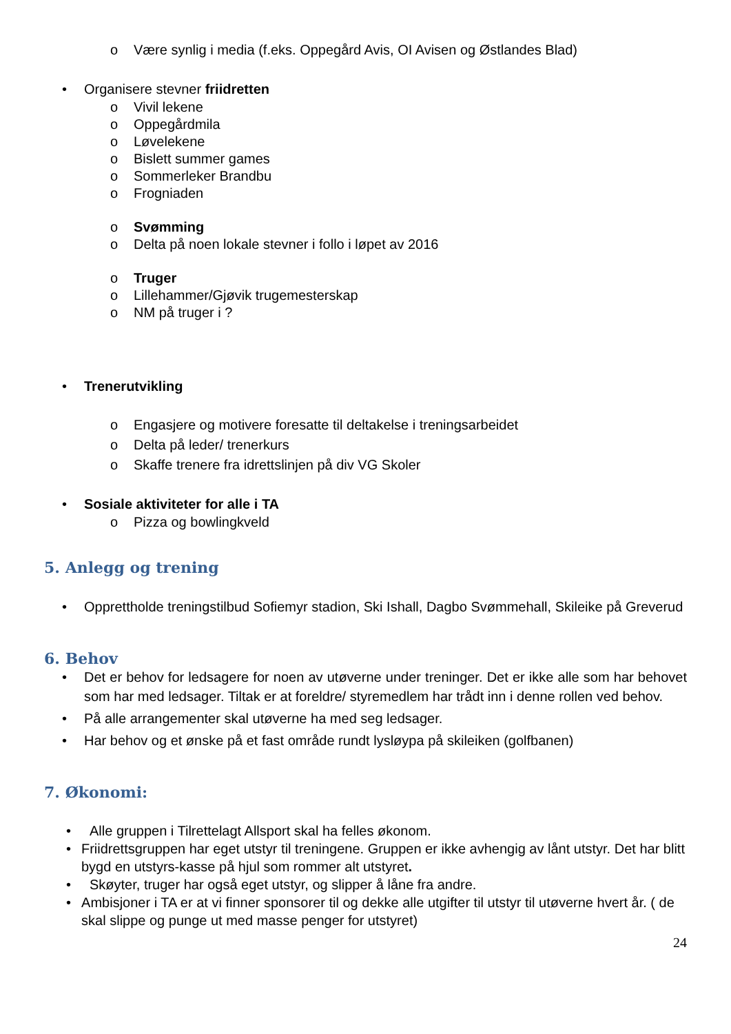o Være synlig i media (f.eks. Oppegård Avis, OI Avisen og Østlandes Blad)
• Organisere stevner friidretten
o Vivil lekene
o Oppegårdmila
o Løvelekene
o Bislett summer games
o Sommerleker Brandbu
o Frogniaden
o Svømming
o Delta på noen lokale stevner i follo i løpet av 2016
o Truger
o Lillehammer/Gjøvik trugemesterskap
o NM på truger i ?
• Trenerutvikling
o Engasjere og motivere foresatte til deltakelse i treningsarbeidet
o Delta på leder/ trenerkurs
o Skaffe trenere fra idrettslinjen på div VG Skoler
• Sosiale aktiviteter for alle i TA
o Pizza og bowlingkveld
5. Anlegg og trening
• Opprettholde treningstilbud Sofiemyr stadion, Ski Ishall, Dagbo Svømmehall, Skileike på Greverud
6. Behov
• Det er behov for ledsagere for noen av utøverne under treninger. Det er ikke alle som har behovet som har med ledsager. Tiltak er at foreldre/ styremedlem har trådt inn i denne rollen ved behov.
• På alle arrangementer skal utøverne ha med seg ledsager.
• Har behov og et ønske på et fast område rundt lysløypa på skileiken (golfbanen)
7. Økonomi:
• Alle gruppen i Tilrettelagt Allsport skal ha felles økonom.
• Friidrettsgruppen har eget utstyr til treningene. Gruppen er ikke avhengig av lånt utstyr. Det har blitt bygd en utstyrs-kasse på hjul som rommer alt utstyret.
• Skøyter, truger har også eget utstyr, og slipper å låne fra andre.
• Ambisjoner i TA er at vi finner sponsorer til og dekke alle utgifter til utstyr til utøverne hvert år. ( de skal slippe og punge ut med masse penger for utstyret)
24